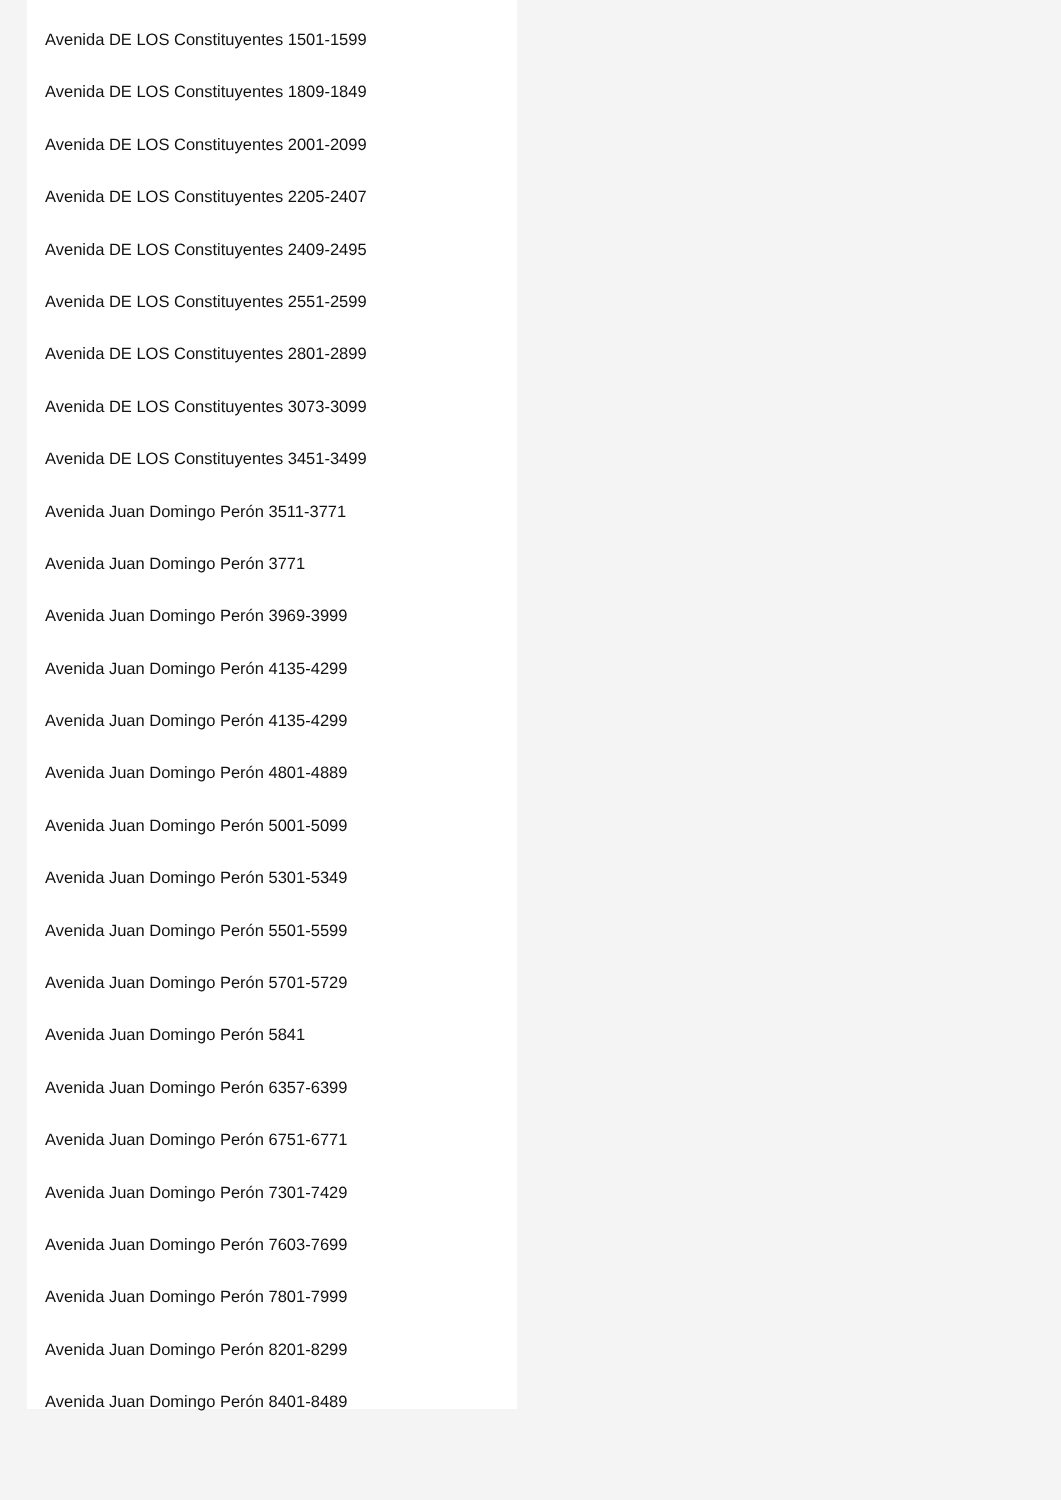Avenida DE LOS Constituyentes 1501-1599
Avenida DE LOS Constituyentes 1809-1849
Avenida DE LOS Constituyentes 2001-2099
Avenida DE LOS Constituyentes 2205-2407
Avenida DE LOS Constituyentes 2409-2495
Avenida DE LOS Constituyentes 2551-2599
Avenida DE LOS Constituyentes 2801-2899
Avenida DE LOS Constituyentes 3073-3099
Avenida DE LOS Constituyentes 3451-3499
Avenida Juan Domingo Perón 3511-3771
Avenida Juan Domingo Perón 3771
Avenida Juan Domingo Perón 3969-3999
Avenida Juan Domingo Perón 4135-4299
Avenida Juan Domingo Perón 4135-4299
Avenida Juan Domingo Perón 4801-4889
Avenida Juan Domingo Perón 5001-5099
Avenida Juan Domingo Perón 5301-5349
Avenida Juan Domingo Perón 5501-5599
Avenida Juan Domingo Perón 5701-5729
Avenida Juan Domingo Perón 5841
Avenida Juan Domingo Perón 6357-6399
Avenida Juan Domingo Perón 6751-6771
Avenida Juan Domingo Perón 7301-7429
Avenida Juan Domingo Perón 7603-7699
Avenida Juan Domingo Perón 7801-7999
Avenida Juan Domingo Perón 8201-8299
Avenida Juan Domingo Perón 8401-8489